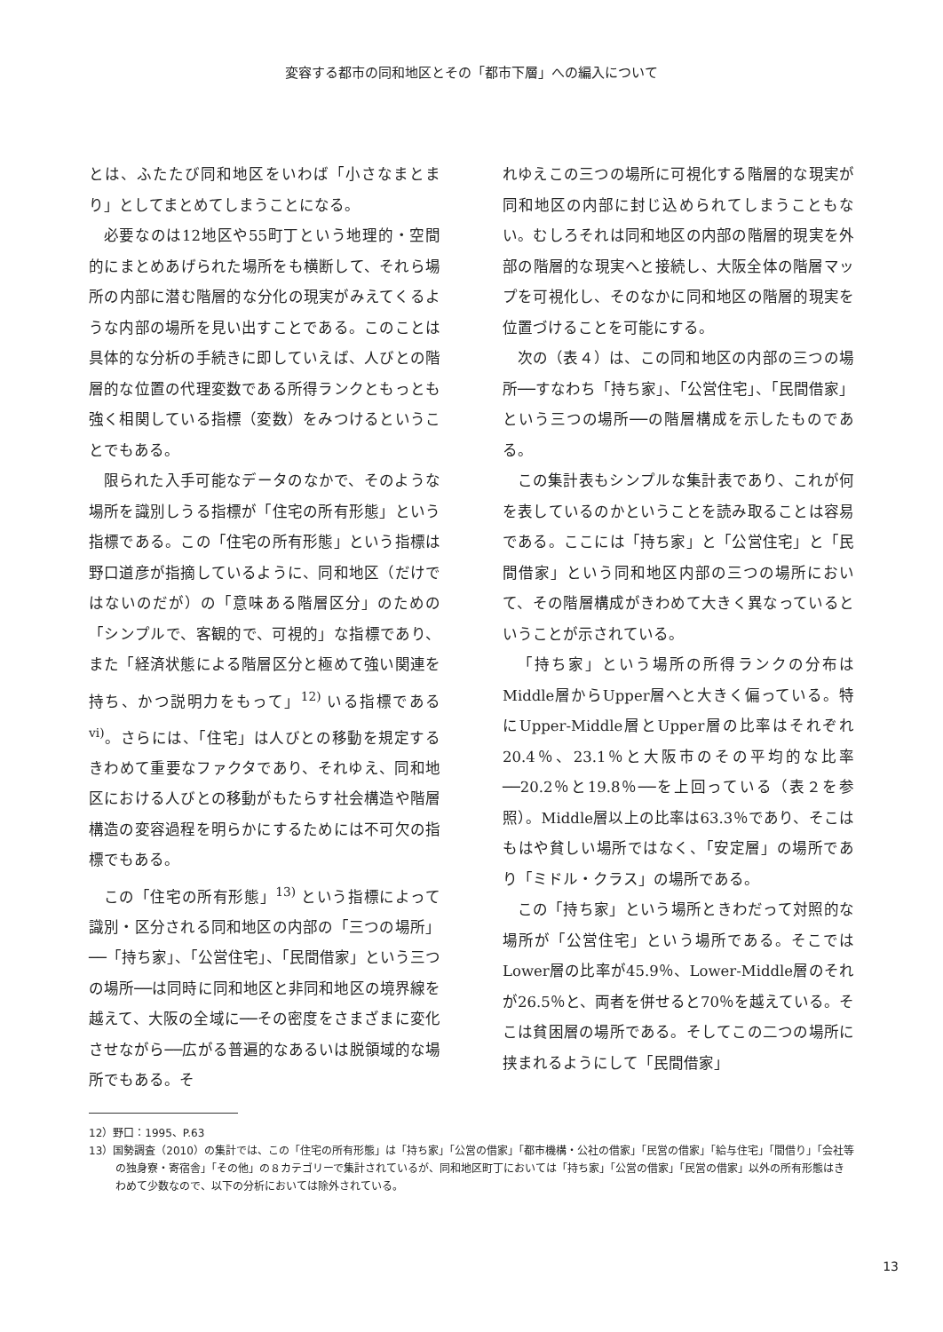変容する都市の同和地区とその「都市下層」への編入について
とは、ふたたび同和地区をいわば「小さなまとまり」としてまとめてしまうことになる。
必要なのは12地区や55町丁という地理的・空間的にまとめあげられた場所をも横断して、それら場所の内部に潜む階層的な分化の現実がみえてくるような内部の場所を見い出すことである。このことは具体的な分析の手続きに即していえば、人びとの階層的な位置の代理変数である所得ランクともっとも強く相関している指標（変数）をみつけるということでもある。
限られた入手可能なデータのなかで、そのような場所を識別しうる指標が「住宅の所有形態」という指標である。この「住宅の所有形態」という指標は野口道彦が指摘しているように、同和地区（だけではないのだが）の「意味ある階層区分」のための「シンプルで、客観的で、可視的」な指標であり、また「経済状態による階層区分と極めて強い関連を持ち、かつ説明力をもって」<sup>12)</sup> いる指標である<sup>vi)</sup>。さらには、「住宅」は人びとの移動を規定するきわめて重要なファクタであり、それゆえ、同和地区における人びとの移動がもたらす社会構造や階層構造の変容過程を明らかにするためには不可欠の指標でもある。
この「住宅の所有形態」<sup>13)</sup> という指標によって識別・区分される同和地区の内部の「三つの場所」──「持ち家」、「公営住宅」、「民間借家」という三つの場所──は同時に同和地区と非同和地区の境界線を越えて、大阪の全域に──その密度をさまざまに変化させながら──広がる普遍的なあるいは脱領域的な場所でもある。そ
れゆえこの三つの場所に可視化する階層的な現実が同和地区の内部に封じ込められてしまうこともない。むしろそれは同和地区の内部の階層的現実を外部の階層的な現実へと接続し、大阪全体の階層マップを可視化し、そのなかに同和地区の階層的現実を位置づけることを可能にする。
次の（表４）は、この同和地区の内部の三つの場所──すなわち「持ち家」、「公営住宅」、「民間借家」という三つの場所──の階層構成を示したものである。
この集計表もシンプルな集計表であり、これが何を表しているのかということを読み取ることは容易である。ここには「持ち家」と「公営住宅」と「民間借家」という同和地区内部の三つの場所において、その階層構成がきわめて大きく異なっているということが示されている。
「持ち家」という場所の所得ランクの分布はMiddle層からUpper層へと大きく偏っている。特にUpper-Middle層とUpper層の比率はそれぞれ20.4％、23.1％と大阪市のその平均的な比率──20.2％と19.8％──を上回っている（表２を参照）。Middle層以上の比率は63.3％であり、そこはもはや貧しい場所ではなく、「安定層」の場所であり「ミドル・クラス」の場所である。
この「持ち家」という場所ときわだって対照的な場所が「公営住宅」という場所である。そこではLower層の比率が45.9％、Lower-Middle層のそれが26.5％と、両者を併せると70％を越えている。そこは貧困層の場所である。そしてこの二つの場所に挟まれるようにして「民間借家」
12）野口：1995、P.63
13）国勢調査（2010）の集計では、この「住宅の所有形態」は「持ち家」「公営の借家」「都市機構・公社の借家」「民営の借家」「給与住宅」「間借り」「会社等の独身寮・寄宿舎」「その他」の８カテゴリーで集計されているが、同和地区町丁においては「持ち家」「公営の借家」「民営の借家」以外の所有形態はきわめて少数なので、以下の分析においては除外されている。
13